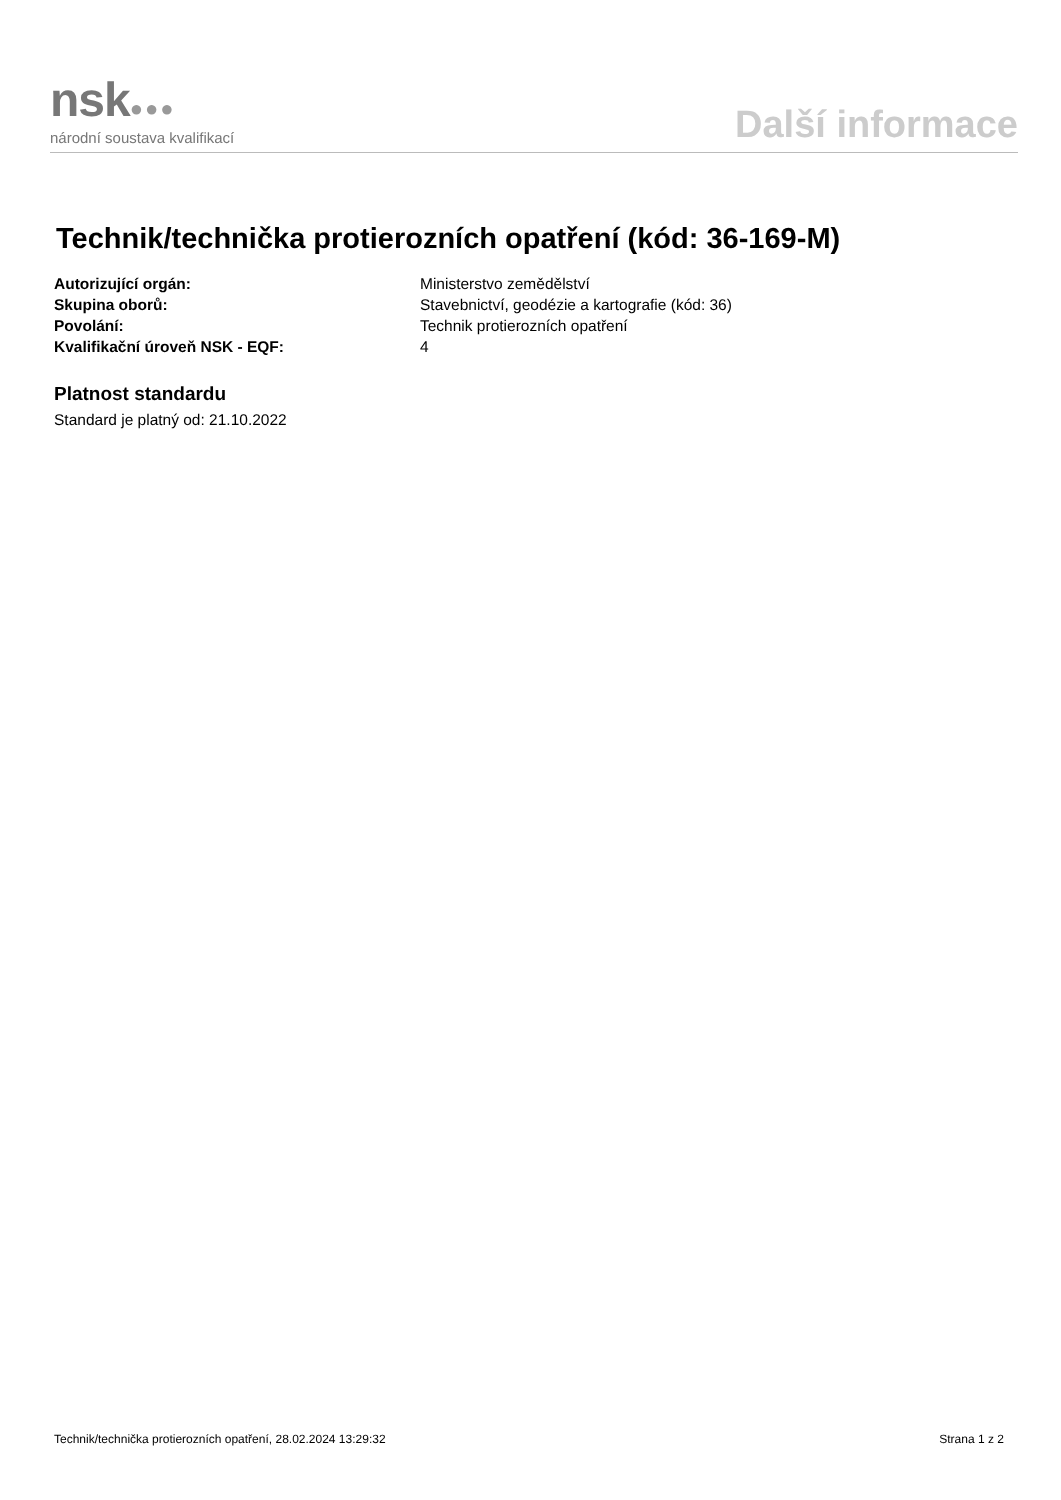nsk●●●
národní soustava kvalifikací
Další informace
Technik/technička protierozních opatření (kód: 36-169-M)
Autorizující orgán: Ministerstvo zemědělství
Skupina oborů: Stavebnictví, geodézie a kartografie (kód: 36)
Povolání: Technik protierozních opatření
Kvalifikační úroveň NSK - EQF: 4
Platnost standardu
Standard je platný od: 21.10.2022
Technik/technička protierozních opatření, 28.02.2024 13:29:32 Strana 1 z 2